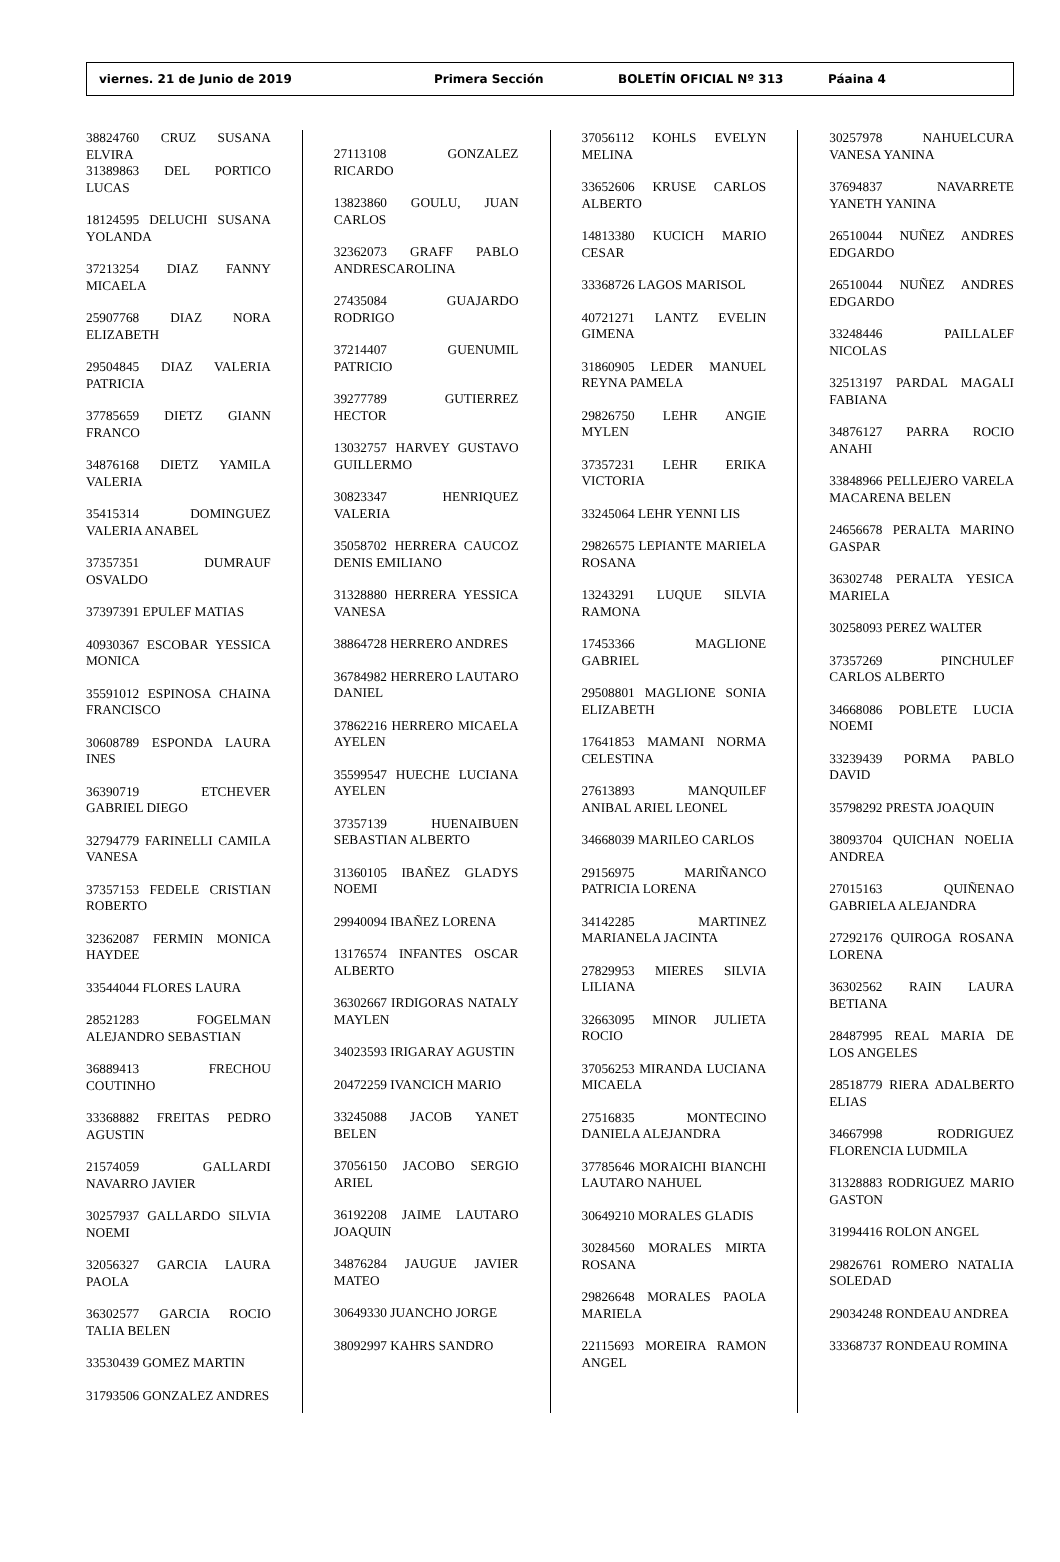viernes. 21 de Junio de 2019 Primera Sección BOLETÍN OFICIAL Nº 313 Páaina 4
38824760 CRUZ SUSANA ELVIRA
31389863 DEL PORTICO LUCAS
18124595 DELUCHI SUSANA YOLANDA
37213254 DIAZ FANNY MICAELA
25907768 DIAZ NORA ELIZABETH
29504845 DIAZ VALERIA PATRICIA
37785659 DIETZ GIANN FRANCO
34876168 DIETZ YAMILA VALERIA
35415314 DOMINGUEZ VALERIA ANABEL
37357351 DUMRAUF OSVALDO
37397391 EPULEF MATIAS
40930367 ESCOBAR YESSICA MONICA
35591012 ESPINOSA CHAINA FRANCISCO
30608789 ESPONDA LAURA INES
36390719 ETCHEVER GABRIEL DIEGO
32794779 FARINELLI CAMILA VANESA
37357153 FEDELE CRISTIAN ROBERTO
32362087 FERMIN MONICA HAYDEE
33544044 FLORES LAURA
28521283 FOGELMAN ALEJANDRO SEBASTIAN
36889413 FRECHOU COUTINHO
33368882 FREITAS PEDRO AGUSTIN
21574059 GALLARDI NAVARRO JAVIER
30257937 GALLARDO SILVIA NOEMI
32056327 GARCIA LAURA PAOLA
36302577 GARCIA ROCIO TALIA BELEN
33530439 GOMEZ MARTIN
31793506 GONZALEZ ANDRES
27113108 GONZALEZ RICARDO
13823860 GOULU, JUAN CARLOS
32362073 GRAFF PABLO ANDRESCAROLINA
27435084 GUAJARDO RODRIGO
37214407 GUENUMIL PATRICIO
39277789 GUTIERREZ HECTOR
13032757 HARVEY GUSTAVO GUILLERMO
30823347 HENRIQUEZ VALERIA
35058702 HERRERA CAUCOZ DENIS EMILIANO
31328880 HERRERA YESSICA VANESA
38864728 HERRERO ANDRES
36784982 HERRERO LAUTARO DANIEL
37862216 HERRERO MICAELA AYELEN
35599547 HUECHE LUCIANA AYELEN
37357139 HUENAIBUEN SEBASTIAN ALBERTO
31360105 IBAÑEZ GLADYS NOEMI
29940094 IBAÑEZ LORENA
13176574 INFANTES OSCAR ALBERTO
36302667 IRDIGORAS NATALY MAYLEN
34023593 IRIGARAY AGUSTIN
20472259 IVANCICH MARIO
33245088 JACOB YANET BELEN
37056150 JACOBO SERGIO ARIEL
36192208 JAIME LAUTARO JOAQUIN
34876284 JAUGUE JAVIER MATEO
30649330 JUANCHO JORGE
38092997 KAHRS SANDRO
37056112 KOHLS EVELYN MELINA
33652606 KRUSE CARLOS ALBERTO
14813380 KUCICH MARIO CESAR
33368726 LAGOS MARISOL
40721271 LANTZ EVELIN GIMENA
31860905 LEDER MANUEL REYNA PAMELA
29826750 LEHR ANGIE MYLEN
37357231 LEHR ERIKA VICTORIA
33245064 LEHR YENNI LIS
29826575 LEPIANTE MARIELA ROSANA
13243291 LUQUE SILVIA RAMONA
17453366 MAGLIONE GABRIEL
29508801 MAGLIONE SONIA ELIZABETH
17641853 MAMANI NORMA CELESTINA
27613893 MANQUILEF ANIBAL ARIEL LEONEL
34668039 MARILEO CARLOS
29156975 MARIÑANCO PATRICIA LORENA
34142285 MARTINEZ MARIANELA JACINTA
27829953 MIERES SILVIA LILIANA
32663095 MINOR JULIETA ROCIO
37056253 MIRANDA LUCIANA MICAELA
27516835 MONTECINO DANIELA ALEJANDRA
37785646 MORAICHI BIANCHI LAUTARO NAHUEL
30649210 MORALES GLADIS
30284560 MORALES MIRTA ROSANA
29826648 MORALES PAOLA MARIELA
22115693 MOREIRA RAMON ANGEL
30257978 NAHUELCURA VANESA YANINA
37694837 NAVARRETE YANETH YANINA
26510044 NUÑEZ ANDRES EDGARDO
26510044 NUÑEZ ANDRES EDGARDO
33248446 PAILLALEF NICOLAS
32513197 PARDAL MAGALI FABIANA
34876127 PARRA ROCIO ANAHI
33848966 PELLEJERO VARELA MACARENA BELEN
24656678 PERALTA MARINO GASPAR
36302748 PERALTA YESICA MARIELA
30258093 PEREZ WALTER
37357269 PINCHULEF CARLOS ALBERTO
34668086 POBLETE LUCIA NOEMI
33239439 PORMA PABLO DAVID
35798292 PRESTA JOAQUIN
38093704 QUICHAN NOELIA ANDREA
27015163 QUIÑENAO GABRIELA ALEJANDRA
27292176 QUIROGA ROSANA LORENA
36302562 RAIN LAURA BETIANA
28487995 REAL MARIA DE LOS ANGELES
28518779 RIERA ADALBERTO ELIAS
34667998 RODRIGUEZ FLORENCIA LUDMILA
31328883 RODRIGUEZ MARIO GASTON
31994416 ROLON ANGEL
29826761 ROMERO NATALIA SOLEDAD
29034248 RONDEAU ANDREA
33368737 RONDEAU ROMINA